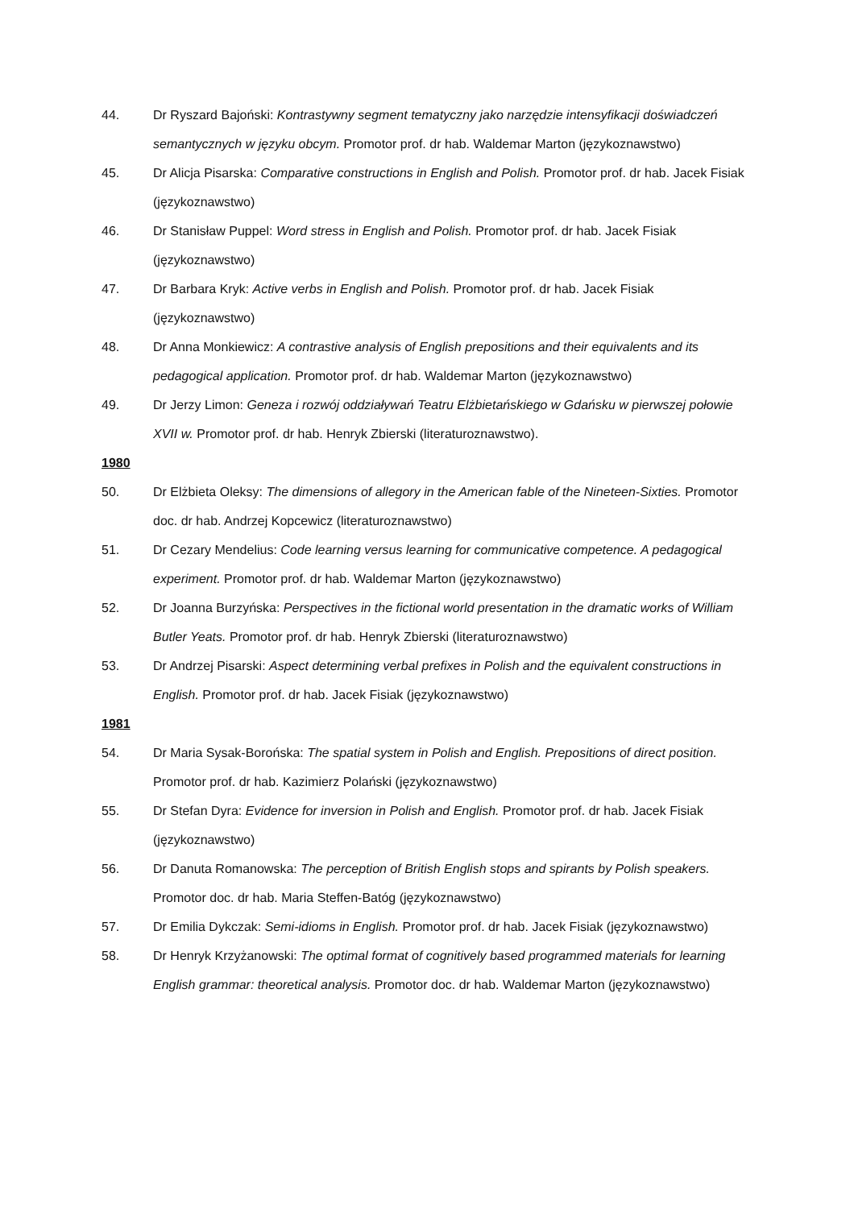44. Dr Ryszard Bajoński: Kontrastywny segment tematyczny jako narzędzie intensyfikacji doświadczeń semantycznych w języku obcym. Promotor prof. dr hab. Waldemar Marton (językoznawstwo)
45. Dr Alicja Pisarska: Comparative constructions in English and Polish. Promotor prof. dr hab. Jacek Fisiak (językoznawstwo)
46. Dr Stanisław Puppel: Word stress in English and Polish. Promotor prof. dr hab. Jacek Fisiak (językoznawstwo)
47. Dr Barbara Kryk: Active verbs in English and Polish. Promotor prof. dr hab. Jacek Fisiak (językoznawstwo)
48. Dr Anna Monkiewicz: A contrastive analysis of English prepositions and their equivalents and its pedagogical application. Promotor prof. dr hab. Waldemar Marton (językoznawstwo)
49. Dr Jerzy Limon: Geneza i rozwój oddziaływań Teatru Elżbietańskiego w Gdańsku w pierwszej połowie XVII w. Promotor prof. dr hab. Henryk Zbierski (literaturoznawstwo).
1980
50. Dr Elżbieta Oleksy: The dimensions of allegory in the American fable of the Nineteen-Sixties. Promotor doc. dr hab. Andrzej Kopcewicz (literaturoznawstwo)
51. Dr Cezary Mendelius: Code learning versus learning for communicative competence. A pedagogical experiment. Promotor prof. dr hab. Waldemar Marton (językoznawstwo)
52. Dr Joanna Burzyńska: Perspectives in the fictional world presentation in the dramatic works of William Butler Yeats. Promotor prof. dr hab. Henryk Zbierski (literaturoznawstwo)
53. Dr Andrzej Pisarski: Aspect determining verbal prefixes in Polish and the equivalent constructions in English. Promotor prof. dr hab. Jacek Fisiak (językoznawstwo)
1981
54. Dr Maria Sysak-Borońska: The spatial system in Polish and English. Prepositions of direct position. Promotor prof. dr hab. Kazimierz Polański (językoznawstwo)
55. Dr Stefan Dyra: Evidence for inversion in Polish and English. Promotor prof. dr hab. Jacek Fisiak (językoznawstwo)
56. Dr Danuta Romanowska: The perception of British English stops and spirants by Polish speakers. Promotor doc. dr hab. Maria Steffen-Batóg (językoznawstwo)
57. Dr Emilia Dykczak: Semi-idioms in English. Promotor prof. dr hab. Jacek Fisiak (językoznawstwo)
58. Dr Henryk Krzyżanowski: The optimal format of cognitively based programmed materials for learning English grammar: theoretical analysis. Promotor doc. dr hab. Waldemar Marton (językoznawstwo)